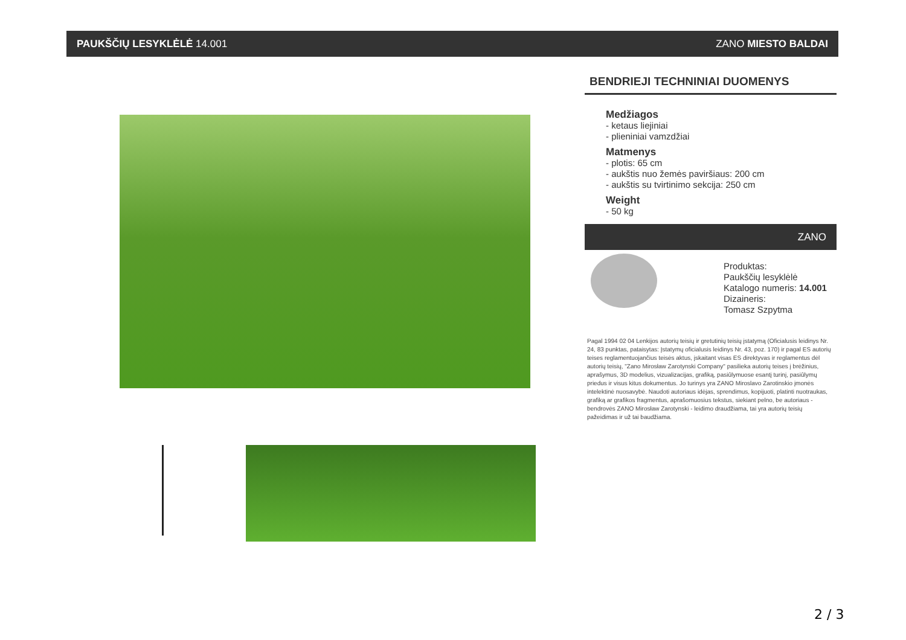PAUKŠČIŲ LESYKLĖLĖ 14.001 ZANO MIESTO BALDAI
BENDRIEJI TECHNINIAI DUOMENYS
Medžiagos
- ketaus liejiniai
- plieniniai vamzdžiai
Matmenys
- plotis: 65 cm
- aukštis nuo žemės paviršiaus: 200 cm
- aukštis su tvirtinimo sekcija: 250 cm
Weight
- 50 kg
ZANO
Produktas:
Paukščių lesyklėlė
Katalogo numeris: 14.001
Dizaineris:
Tomasz Szpytma
Pagal 1994 02 04 Lenkijos autorių teisių ir gretutinių teisių įstatymą (Oficialusis leidinys Nr. 24, 83 punktas, pataisytas: Įstatymų oficialusis leidinys Nr. 43, poz. 170) ir pagal ES autorių teises reglamentuojančius teisės aktus, įskaitant visas ES direktyvas ir reglamentus dėl autorių teisių, "Zano Mirosław Zarotynski Company" pasilieka autorių teises į brėžinius, aprašymus, 3D modelius, vizualizacijas, grafiką, pasiūlymuose esantį turinį, pasiūlymų priedus ir visus kitus dokumentus. Jo turinys yra ZANO Miroslavo Zarotinskio įmonės intelektinė nuosavybė. Naudoti autoriaus idėjas, sprendimus, kopijuoti, platinti nuotraukas, grafiką ar grafikos fragmentus, aprašomuosius tekstus, siekiant pelno, be autoriaus - bendrovės ZANO Mirosław Zarotynski - leidimo draudžiama, tai yra autorių teisių pažeidimas ir už tai baudžiama.
2 / 3